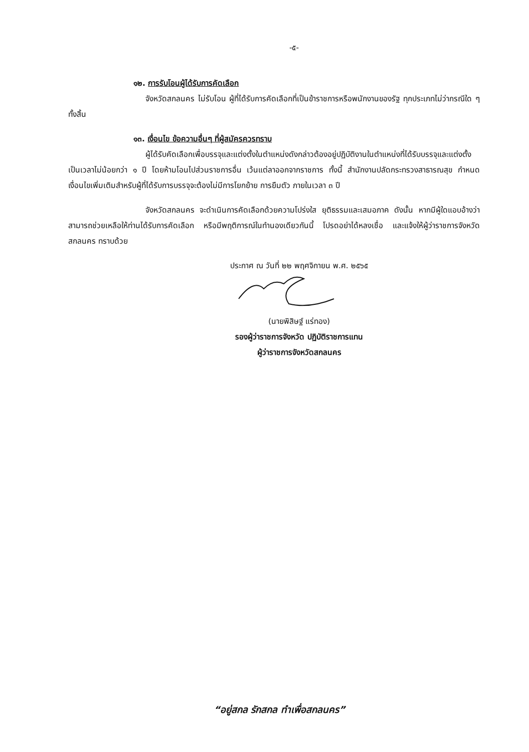-๕-
๑๒. การรับโอนผู้ได้รับการคัดเลือก
จังหวัดสกลนคร ไม่รับโอน ผู้ที่ได้รับการคัดเลือกที่เป็นข้าราชการหรือพนักงานของรัฐ ทุกประเภทไม่ว่ากรณีใด ๆ ทั้งสิ้น
๑๓. เงื่อนไข ข้อความอื่นๆ ที่ผู้สมัครควรทราบ
ผู้ได้รับคัดเลือกเพื่อบรรจุและแต่งตั้งในตำแหน่งดังกล่าวต้องอยู่ปฏิบัติงานในตำแหน่งที่ได้รับบรรจุและแต่งตั้งเป็นเวลาไม่น้อยกว่า ๑ ปี โดยห้ามโอนไปส่วนราชการอื่น เว้นแต่ลาออกจากราชการ ทั้งนี้ สำนักงานปลัดกระทรวงสาธารณสุข กำหนดเงื่อนไขเพิ่มเติมสำหรับผู้ที่ได้รับการบรรจุจะต้องไม่มีการโยกย้าย การยืมตัว ภายในเวลา ๓ ปี
จังหวัดสกลนคร จะดำเนินการคัดเลือกด้วยความโปร่งใส ยุติธรรมและเสมอภาค ดังนั้น หากมีผู้ใดแอบอ้างว่าสามารถช่วยเหลือให้ท่านได้รับการคัดเลือก หรือมีพฤติการณ์ในทำนองเดียวกันนี้ โปรดอย่าได้หลงเชื่อ และแจ้งให้ผู้ว่าราชการจังหวัดสกลนคร ทราบด้วย
ประกาศ ณ วันที่ ๒๒ พฤศจิกายน พ.ศ. ๒๕๖๕
(นายพิสิษฐ์ แร่ทอง)
รองผู้ว่าราชการจังหวัด ปฏิบัติราชการแทน
ผู้ว่าราชการจังหวัดสกลนคร
“อยู่สกล รักสกล ทำเพื่อสกลนคร”